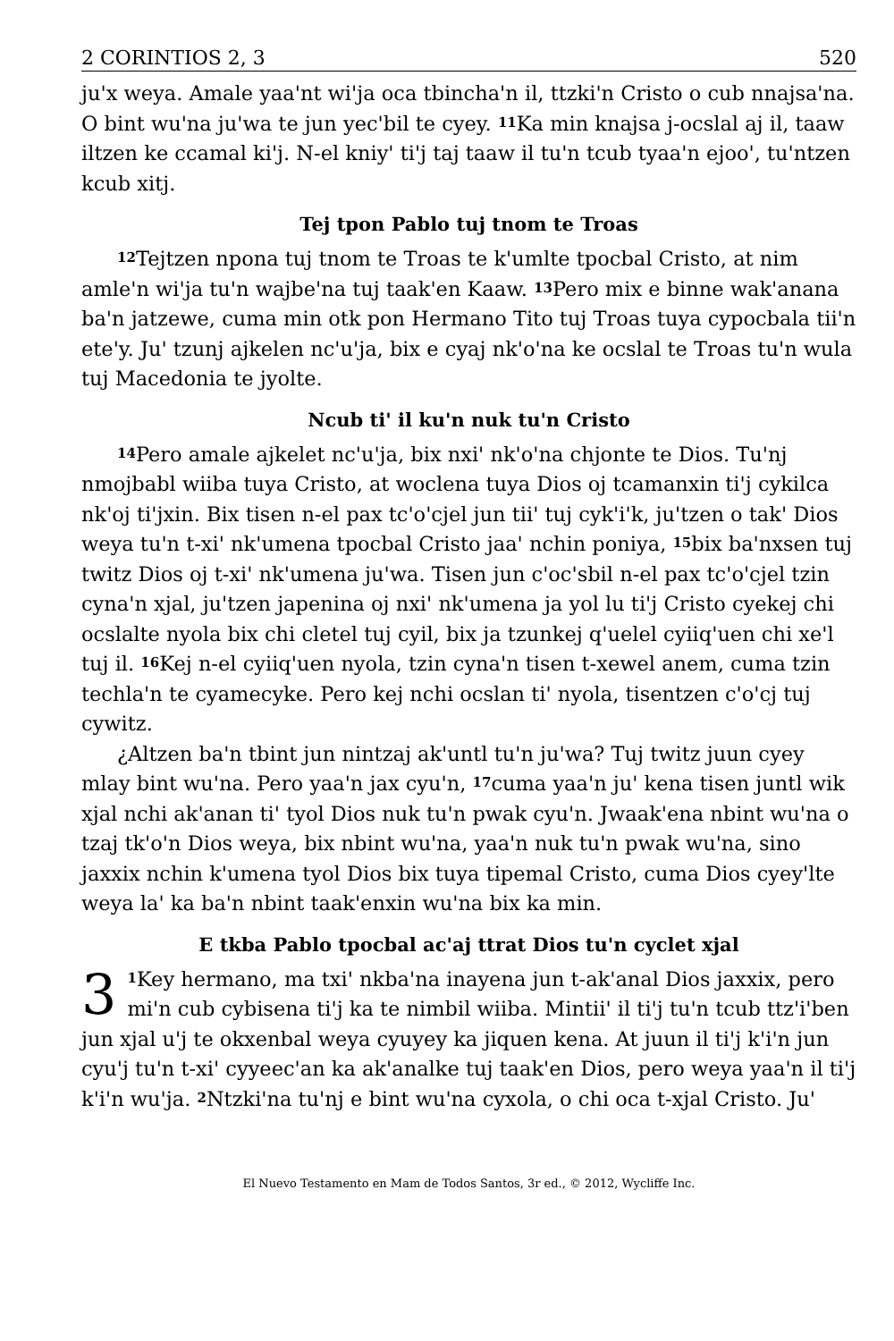2 CORINTIOS 2, 3 520
ju'x weya. Amale yaa'nt wi'ja oca tbincha'n il, ttzki'n Cristo o cub nnajsa'na. O bint wu'na ju'wa te jun yec'bil te cyey. <sup>11</sup>Ka min knajsa j-ocslal aj il, taaw iltzen ke ccamal ki'j. N-el kniy' ti'j taj taaw il tu'n tcub tyaa'n ejoo', tu'ntzen kcub xitj.
Tej tpon Pablo tuj tnom te Troas
<sup>12</sup> Tejtzen npona tuj tnom te Troas te k'umlte tpocbal Cristo, at nim amle'n wi'ja tu'n wajbe'na tuj taak'en Kaaw. <sup>13</sup>Pero mix e binne wak'anana ba'n jatzewe, cuma min otk pon Hermano Tito tuj Troas tuya cypocbala tii'n ete'y. Ju' tzunj ajkelen nc'u'ja, bix e cyaj nk'o'na ke ocslal te Troas tu'n wula tuj Macedonia te jyolte.
Ncub ti' il ku'n nuk tu'n Cristo
<sup>14</sup> Pero amale ajkelet nc'u'ja, bix nxi' nk'o'na chjonte te Dios. Tu'nj nmojbabl wiiba tuya Cristo, at woclena tuya Dios oj tcamanxin ti'j cykilca nk'oj ti'jxin. Bix tisen n-el pax tc'o'cjel jun tii' tuj cyk'i'k, ju'tzen o tak' Dios weya tu'n t-xi' nk'umena tpocbal Cristo jaa' nchin poniya, <sup>15</sup>bix ba'nxsen tuj twitz Dios oj t-xi' nk'umena ju'wa. Tisen jun c'oc'sbil n-el pax tc'o'cjel tzin cyna'n xjal, ju'tzen japenina oj nxi' nk'umena ja yol lu ti'j Cristo cyekej chi ocslalte nyola bix chi cletel tuj cyil, bix ja tzunkej q'uelel cyiiq'uen chi xe'l tuj il. <sup>16</sup>Kej n-el cyiiq'uen nyola, tzin cyna'n tisen t-xewel anem, cuma tzin techla'n te cyamecyke. Pero kej nchi ocslan ti' nyola, tisentzen c'o'cj tuj cywitz.
¿Altzen ba'n tbint jun nintzaj ak'untl tu'n ju'wa? Tuj twitz juun cyey mlay bint wu'na. Pero yaa'n jax cyu'n, <sup>17</sup>cuma yaa'n ju' kena tisen juntl wik xjal nchi ak'anan ti' tyol Dios nuk tu'n pwak cyu'n. Jwaak'ena nbint wu'na o tzaj tk'o'n Dios weya, bix nbint wu'na, yaa'n nuk tu'n pwak wu'na, sino jaxxix nchin k'umena tyol Dios bix tuya tipemal Cristo, cuma Dios cyey'lte weya la' ka ba'n nbint taak'enxin wu'na bix ka min.
E tkba Pablo tpocbal ac'aj ttrat Dios tu'n cyclet xjal
3<sup>1</sup>Key hermano, ma txi' nkba'na inayena jun t-ak'anal Dios jaxxix, pero mi'n cub cybisena ti'j ka te nimbil wiiba. Mintii' il ti'j tu'n tcub ttz'i'ben jun xjal u'j te okxenbal weya cyuyey ka jiquen kena. At juun il ti'j k'i'n jun cyu'j tu'n t-xi' cyyeec'an ka ak'analke tuj taak'en Dios, pero weya yaa'n il ti'j k'i'n wu'ja. <sup>2</sup>Ntzki'na tu'nj e bint wu'na cyxola, o chi oca t-xjal Cristo. Ju'
El Nuevo Testamento en Mam de Todos Santos, 3r ed., © 2012, Wycliffe Inc.